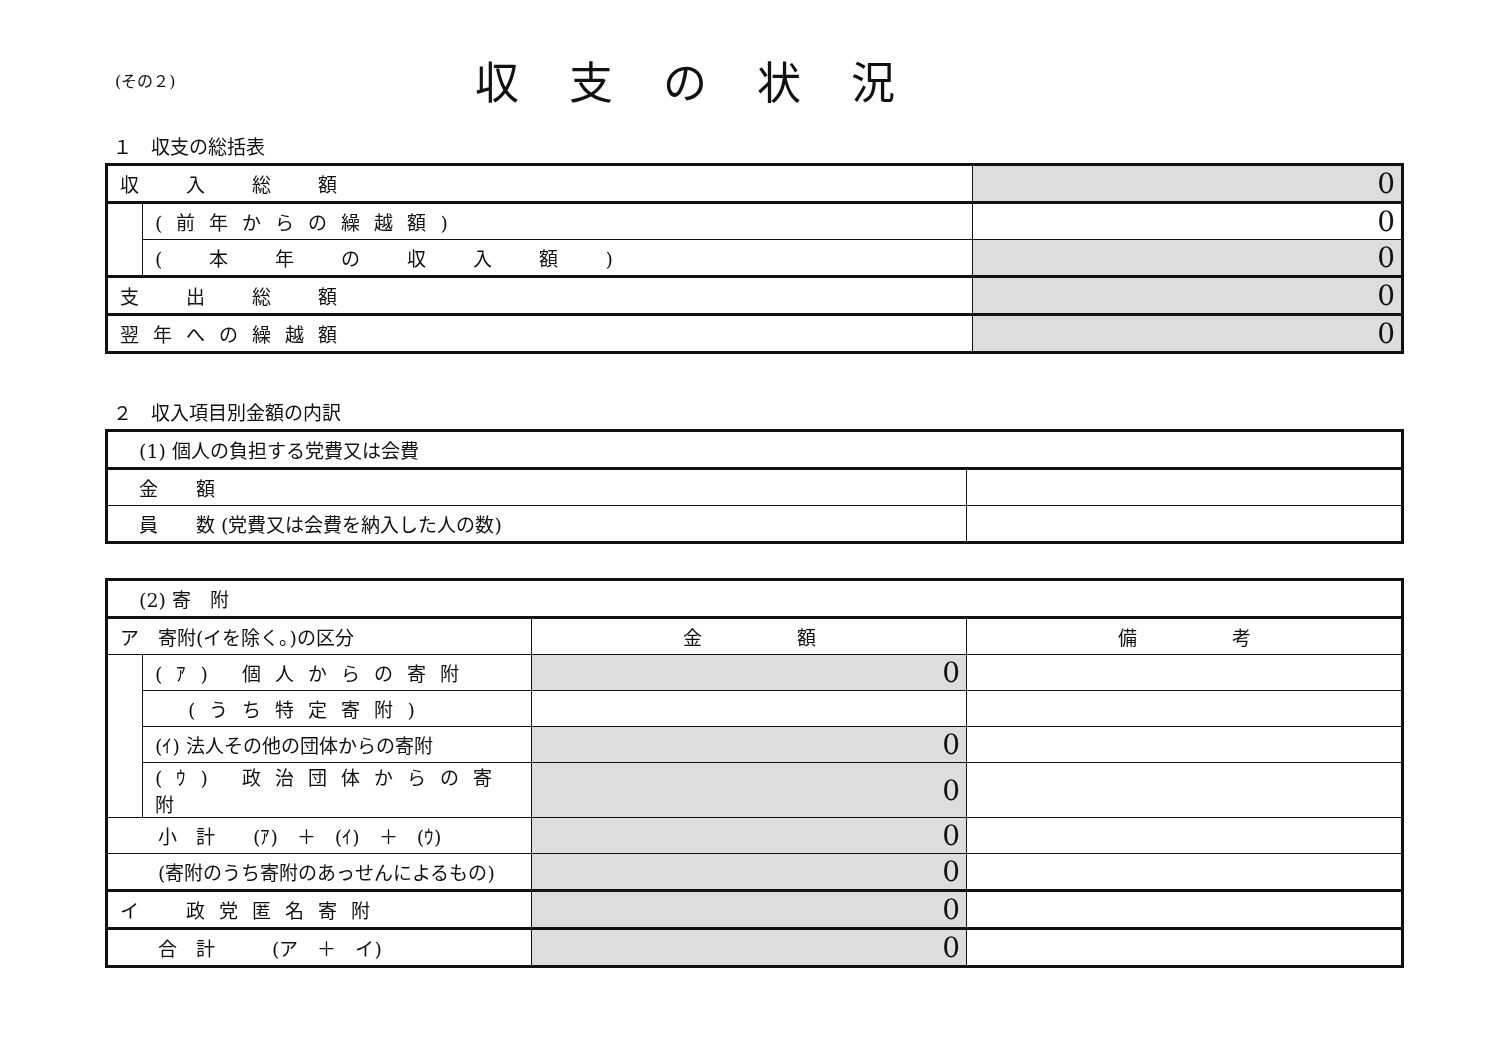(その２)
収支の状況
１　収支の総括表
| 収 入 総 額 | | 0 |
| | (前年からの繰越額) | 0 |
| | ( 本 年 の 収 入 額 ) | 0 |
| 支 出 総 額 | | 0 |
| 翌年への繰越額 | | 0 |
２　収入項目別金額の内訳
| (1) 個人の負担する党費又は会費 | |
| 金 額 | |
| 員 数 (党費又は会費を納入した人の数) | |
| (2) 寄 附 | | | |
| ア 寄附(イを除く。)の区分 | | 金 額 | 備 考 |
| | (ｱ) 個人からの寄附 | 0 | |
| | (うち特定寄附) | | |
| | (ｲ) 法人その他の団体からの寄附 | 0 | |
| | (ｳ) 政治団体からの寄附 | 0 | |
| 小 計 (ｱ) ＋ (ｲ) ＋ (ｳ) | | 0 | |
| (寄附のうち寄附のあっせんによるもの) | | 0 | |
| イ 政党匿名寄附 | | 0 | |
| 合 計 (ア ＋ イ) | | 0 | |